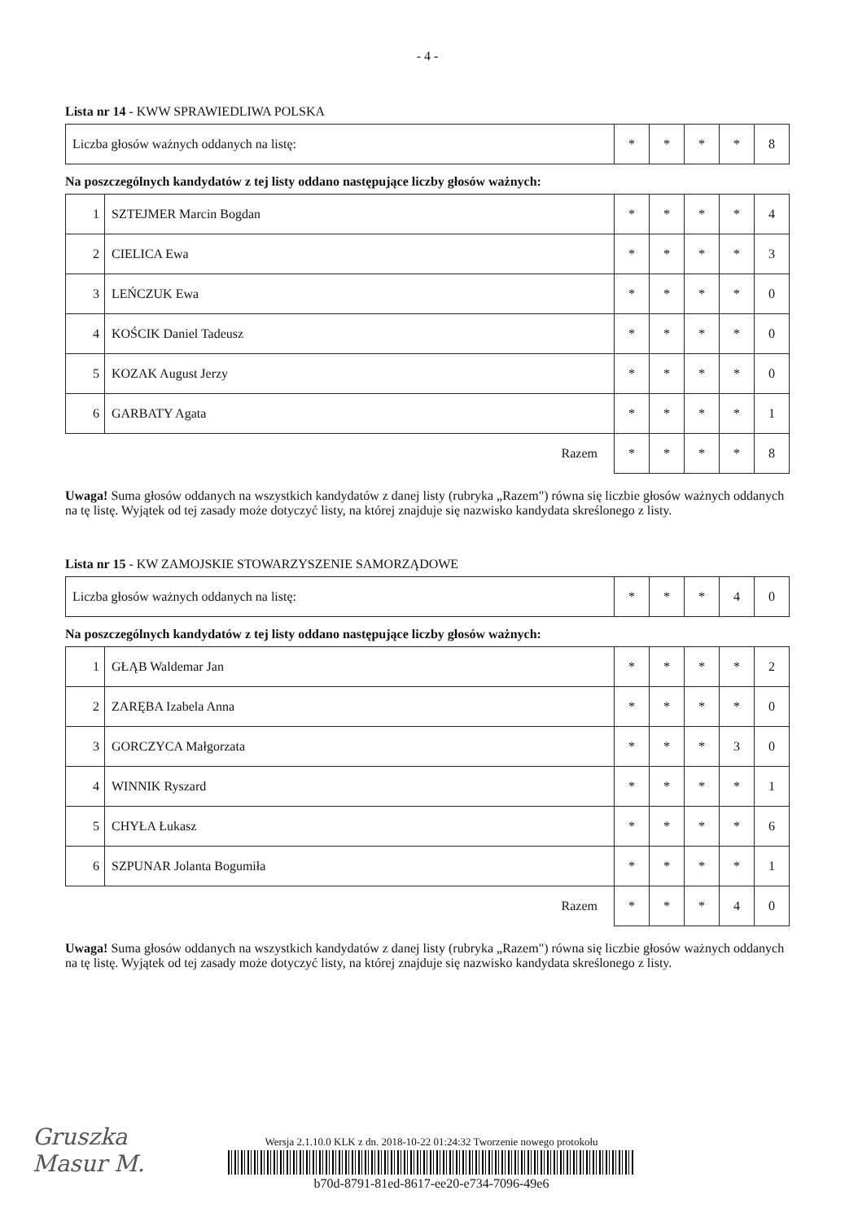- 4 -
Lista nr 14 - KWW SPRAWIEDLIWA POLSKA
| Liczba głosów ważnych oddanych na listę: | * | * | * | * | 8 |
Na poszczególnych kandydatów z tej listy oddano następujące liczby głosów ważnych:
| 1 | SZTEJMER Marcin Bogdan | * | * | * | * | 4 |
| 2 | CIELICA Ewa | * | * | * | * | 3 |
| 3 | LEŃCZUK Ewa | * | * | * | * | 0 |
| 4 | KOŚCIK Daniel Tadeusz | * | * | * | * | 0 |
| 5 | KOZAK August Jerzy | * | * | * | * | 0 |
| 6 | GARBATY Agata | * | * | * | * | 1 |
| Razem | | * | * | * | * | 8 |
Uwaga! Suma głosów oddanych na wszystkich kandydatów z danej listy (rubryka „Razem") równa się liczbie głosów ważnych oddanych na tę listę. Wyjątek od tej zasady może dotyczyć listy, na której znajduje się nazwisko kandydata skreślonego z listy.
Lista nr 15 - KW ZAMOJSKIE STOWARZYSZENIE SAMORZĄDOWE
| Liczba głosów ważnych oddanych na listę: | * | * | * | 4 | 0 |
Na poszczególnych kandydatów z tej listy oddano następujące liczby głosów ważnych:
| 1 | GŁĄB Waldemar Jan | * | * | * | * | 2 |
| 2 | ZARĘBA Izabela Anna | * | * | * | * | 0 |
| 3 | GORCZYCA Małgorzata | * | * | * | 3 | 0 |
| 4 | WINNIK Ryszard | * | * | * | * | 1 |
| 5 | CHYŁA Łukasz | * | * | * | * | 6 |
| 6 | SZPUNAR Jolanta Bogumiła | * | * | * | * | 1 |
| Razem | | * | * | * | 4 | 0 |
Uwaga! Suma głosów oddanych na wszystkich kandydatów z danej listy (rubryka „Razem") równa się liczbie głosów ważnych oddanych na tę listę. Wyjątek od tej zasady może dotyczyć listy, na której znajduje się nazwisko kandydata skreślonego z listy.
Gruszka
Masur M.
Wersja 2.1.10.0 KLK z dn. 2018-10-22 01:24:32 Tworzenie nowego protokołu
b70d-8791-81ed-8617-ee20-e734-7096-49e6